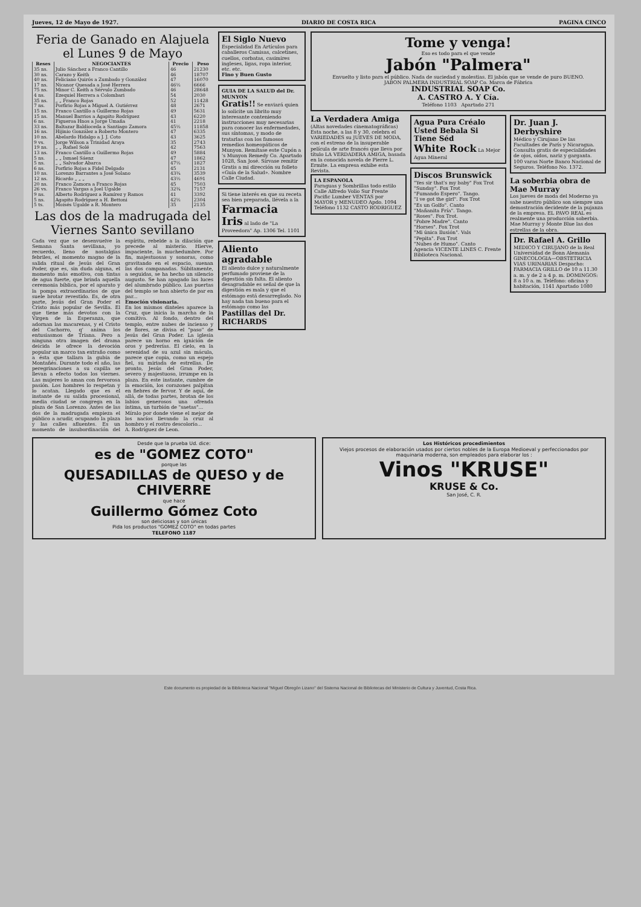Jueves, 12 de Mayo de 1927. DIARIO DE COSTA RICA PAGINA CINCO
Feria de Ganado en Alajuela el Lunes 9 de Mayo
| Reses | NEGOCIANTES | Precio | Peso |
| --- | --- | --- | --- |
| 35 ns. | Julio Sánchez a Franco Cantillo | 46 | 21230 |
| 30 ns. | Carazo y Keith | 46 | 18707 |
| 40 ns. | Feliciano Quirós a Zumbado y González | 47 | 16070 |
| 17 ns. | Nicanor Quesada a José Herrera | 46½ | 6666 |
| 75 ns. | Minor C. Keith a Sérvulo Zumbado | 46 | 28648 |
| 4 ns. | Ezequiel Herrera a Colombari | 54 | 2030 |
| 35 ns. | „ „ Franco Rojas | 52 | 11428 |
| 7 ns. | Porfirio Rojas a Miguel A. Gutiérrez | 48 | 2671 |
| 15 ns. | Franco Cantillo a Guillermo Rojas | 49 | 5631 |
| 15 ns. | Manuel Barrios a Agapito Rodríguez | 43 | 6220 |
| 6 ns. | Figueroa Hnos a Jorge Umaña | 41 | 2218 |
| 33 ns. | Baltazar Baldioceda a Santiago Zamora | 45½ | 11858 |
| 16 ns. | Hijinio González a Roberto Montero | 47 | 6335 |
| 10 ns. | Abelardo Hidalgo a J. J. Coto | 43 | 3625 |
| 9 vs. | Jorge Wilson a Trinidad Araya | 35 | 2743 |
| 19 ns. | „ „ Rafael Solé | 42 | 7563 |
| 13 ns. | Franco Cantillo a Guillermo Rojas | 49 | 5884 |
| 5 ns. | „ „ Ismael Sáenz | 47 | 1862 |
| 5 ns. | „ „ Salvador Abarca | 47½ | 1827 |
| 6 ns. | Porfirio Rojas a Fidel Delgado | 45 | 2131 |
| 10 ns. | Lorenzo Barrantes a José Solano | 43¾ | 3539 |
| 12 ns. | Ricardo „ „ „ | 43½ | 4691 |
| 20 ns. | Franco Zamora a Franco Rojas | 45 | 7503 |
| 26 vs. | Franco Vargas a Joel Ugalde | 32¾ | 7157 |
| 9 ns. | Alberto Rodríguez a Ramírez y Ramos | 41 | 3392 |
| 5 ns. | Agapito Rodríguez a H. Bettoni | 42½ | 2304 |
| 5 ts. | Moisés Ugalde a R. Montero | 35 | 2135 |
Las dos de la madrugada del Viernes Santo sevillano
Cada vez que se desenvuelve la Semana Santa sevillana, yo recuerdo, lleno de nostalgias febriles, el momento magno de la salida ritual de Jesús del Gran Poder, que es, sin duda alguna, el momento más emotivo, con tintas de agua fuerte, que brinda aquella ceremonia bíblica, por el aparato y la pompa extraordinarios de que suele brotar revestido. Es, de otra parte, Jesús del Gran Poder el Cristo más popular de Sevilla. El que tiene más devotos con la Virgen de la Esperanza, que adornan las macarenas, y el Cristo del Cachorro, q' anima los entusiasmos de Triana. Pero a ninguna otra imagen del drama deicida le ofrece la devoción popular un marco tan extraño como a ésta que tallara la gubia de Montañés. Durante todo el año, las peregrinaciones a su capilla se llevan a efecto todos los viernes. Las mujeres lo aman con fervorosa pasión. Los hombres lo respetan y lo acatan. Llegado que es el instante de su salida procesional, media ciudad se congrega en la plaza de San Lorenzo. Antes de las dos de la madrugada empieza el público a acudir, ocupando la plaza y las calles afluentes. Es un momento de insubordinación del espíritu, rebelde a la dilación que precede al misterio. Hierve, impaciente, la muchedumbre. Por fin, majestuosas y sonoras, como gravitando en el espacio, suenan las dos campanadas. Súbitamente, a seguidas, se ha hecho un silencio augusto. Se han apagado las luces del alumbrado público. Las puertas del templo se han abierto de par en par...
Emoción visionaria.
En los mismos dinteles aparece la Cruz, que inicia la marcha de la comitiva. Al fondo, dentro del templo, entre nubes de incienso y de flores, se divisa el "paso" de Jesús del Gran Poder. La iglesia parece un horno en ignición de oros y pedrerías. El cielo, en la serenidad de su azul sin mácula, parece que copia, como un espejo fiel, su miriada de estrellas. De pronto, Jesús del Gran Poder, severo y majestuoso, irrumpe en la plaza. En este instante, cumbre de la emoción, los corazones palpitan en fiebres de fervor. Y de aquí, de allá, de todas partes, brotan de los labios generosos una ofrenda íntima, un turbión de "saetas"...
Míralo por donde viene el mejor de los nacíos llevando la cruz al hombro y el rostro descolorío...
A. Rodríguez de Leon.
El Siglo Nuevo
Especialidad En Artículos para caballeros Camisas, calcetines, cuellos, corbatas, casimires ingleses, ligas, ropa interior, etc. etc.
Fino y Buen Gusto
GUIA DE LA SALUD del Dr. MUNYON
Gratis!! Se enviará quien lo solicite un librito muy interesante conteniendo instrucciones muy necesarias para conocer las enfermedades, sus síntomas, y modo de tratarlas con los famosos remedios homeopáticos de Munyon. Remítase este Cupón a 's Munyon Remedy Co. Apartado 1028, San José. Sírvase remitir Gratis a mi dirección su folleto «Guía de la Salud». Nombre Calle Ciudad.
Si tiene interés en que su receta sea bien preparada, llévela a la Farmacia Iris al lado de "La Proveedora" Ap. 1306 Tel. 1101
Aliento agradable
El aliento dulce y naturalmente perfumado proviene de la digestión sin falta. El aliento desagradable es señal de que la digestión es mala y que el estómago está desarreglado. No hay nada tan bueno para el estómago como las Pastillas del Dr. RICHARDS
Tome y venga!
Eso es todo para el que vende
Jabón "Palmera"
Envuelto y listo para el público. Nada de suciedad y molestias. El jabón que se vende de puro BUENO.
JABON PALMERA INDUSTRIAL SOAP Co. Marca de Fábrica
INDUSTRIAL SOAP Co.
A. CASTRO A. Y Cía.
Teléfono 1103 Apartado 271
La Verdadera Amiga
(Altas novedades cinematográficas)
Esta noche, a las 8 y 30, celebra el VARIEDADES su JUEVES DE MODA, con el estreno de la insuperable película de arte francés que lleva por título LA VERDADERA AMIGA, basada en la conocida novela de Pierre L. Ermite. La empresa exhibe esta Revista.
LA ESPANOLA
Paraguas y Sombrillas todo estilo Calle Alfredo Volio Sur Frente Pacific Lumber VENTAS por MAYOR y MENUDEO Apdo. 1094 Teléfono 1132 CASTO RODRIGUEZ
Agua Pura Créalo Usted Bebala Si Tiene Séd
White Rock La Mejor Agua Mineral
Discos Brunswick
"Yes sir that's my baby" Fox Trot
"Sunday". Fox Trot
"Fumando Espero". Tango.
"I ve got the girl". Fox Trot
"Es un Golfo". Canto
"Mañanita Fría". Tango.
"Roses". Fox Trot.
"Pobre Madre". Canto
"Horses". Fox Trot
"Mi única Ilusión". Vals
"Pepita". Fox Trot
"Nubes de Humo". Canto
Agencia VICENTE LINES C. Frente Biblioteca Nacional.
Dr. Juan J. Derbyshire
Médico y Cirujano De las Facultades de París y Nicaragua. Consulta gratis de especialidades de ojos, oídos, nariz y garganta. 100 varas Norte Banco Nacional de Seguros. Teléfono No. 1372.
La soberbia obra de Mae Murray
Los jueves de moda del Moderno ya sabe nuestro público son siempre una demostración decidente de la pujanza de la empresa. EL PAVO REAL es realmente una producción soberbia. Mae Murray y Monte Blue las dos estrellas de la obra.
Dr. Rafael A. Grillo
MEDICO Y CIRUJANO de la Real Universidad de Bonn Alemania GINECOLOGIA—OBSTETRICIA VIAS URINARIAS Despacho: FARMACIA GRILLO de 10 a 11.30 a. m. y de 2 a 4 p. m. DOMINGOS: 8 a 10 a. m. Teléfono: oficina y habitación, 1141 Apartado 1080
Desde que la prueba Ud. dice:
es de "GOMEZ COTO"
porque las
QUESADILLAS de QUESO y de CHIVERRE
que hace
Guillermo Gómez Coto
son deliciosas y son únicas
Pida los productos "GOMEZ COTO" en todas partes
TELEFONO 1187
Los Históricos procedimientos
Viejos procesos de elaboración usados por ciertos nobles de la Europa Medioeval y perfeccionados por maquinaria moderna, son empleados para elaborar los :
Vinos "KRUSE"
KRUSE & Co.
San José, C. R.
Este documento es propiedad de la Biblioteca Nacional "Miguel Obregón Lizano" del Sistema Nacional de Bibliotecas del Ministerio de Cultura y Juventud, Costa Rica.